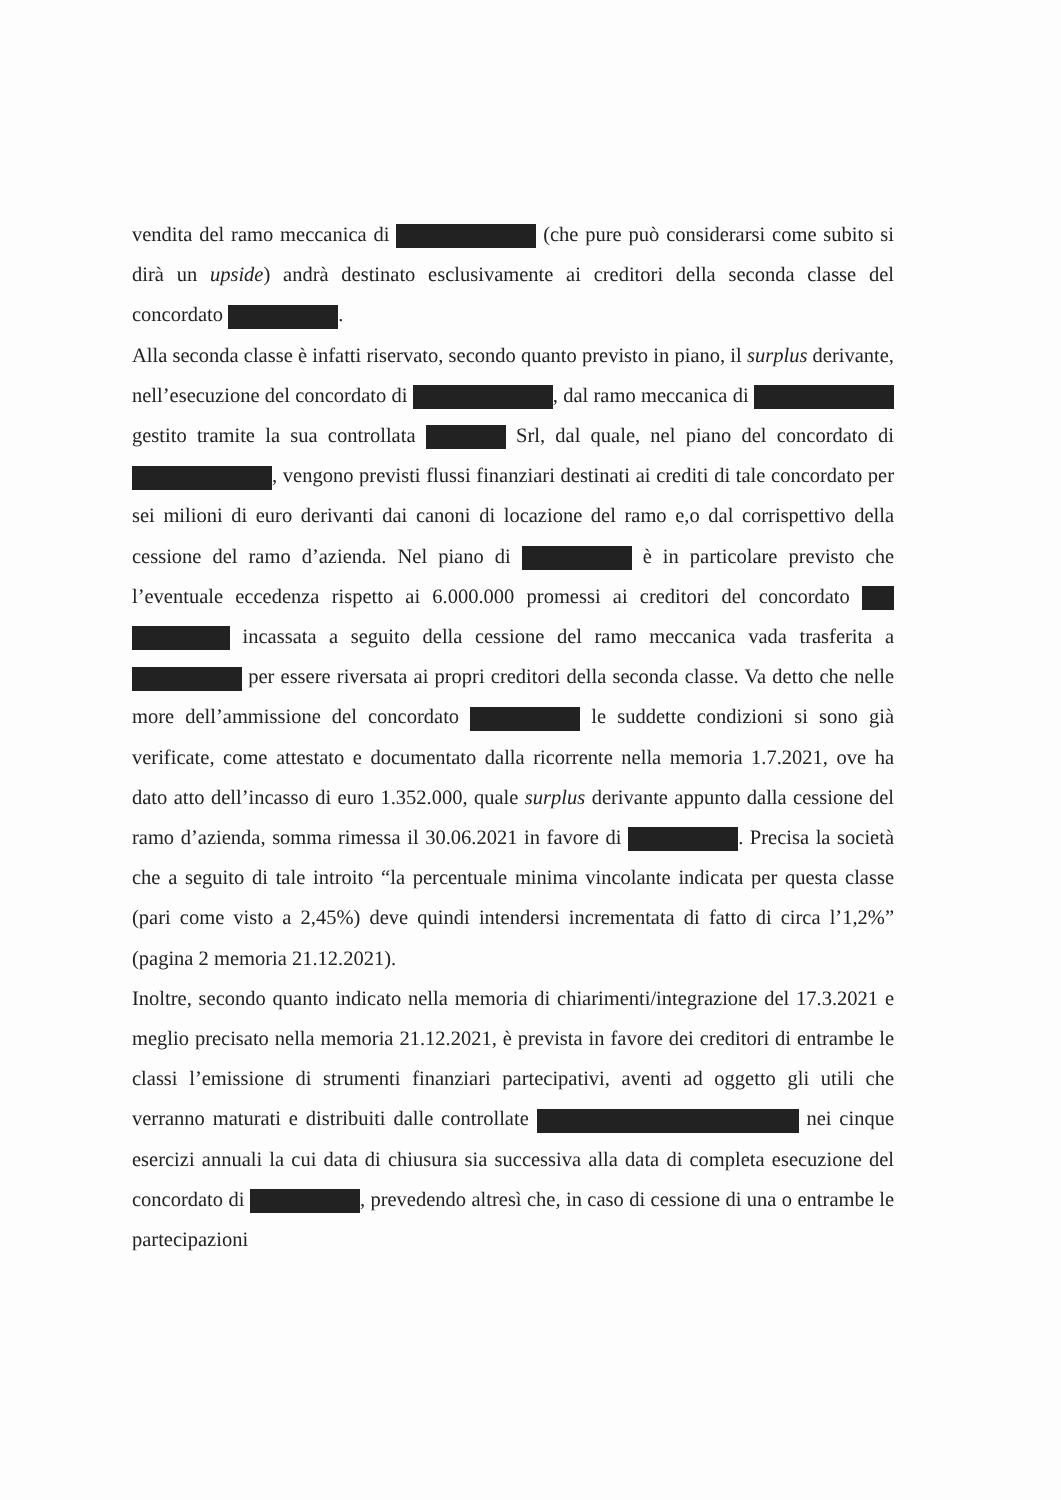vendita del ramo meccanica di (che pure può considerarsi come subito si dirà un upside) andrà destinato esclusivamente ai creditori della seconda classe del concordato .
Alla seconda classe è infatti riservato, secondo quanto previsto in piano, il surplus derivante, nell’esecuzione del concordato di , dal ramo meccanica di gestito tramite la sua controllata Srl, dal quale, nel piano del concordato di , vengono previsti flussi finanziari destinati ai crediti di tale concordato per sei milioni di euro derivanti dai canoni di locazione del ramo e,o dal corrispettivo della cessione del ramo d’azienda. Nel piano di è in particolare previsto che l’eventuale eccedenza rispetto ai 6.000.000 promessi ai creditori del concordato incassata a seguito della cessione del ramo meccanica vada trasferita a per essere riversata ai propri creditori della seconda classe. Va detto che nelle more dell’ammissione del concordato le suddette condizioni si sono già verificate, come attestato e documentato dalla ricorrente nella memoria 1.7.2021, ove ha dato atto dell’incasso di euro 1.352.000, quale surplus derivante appunto dalla cessione del ramo d’azienda, somma rimessa il 30.06.2021 in favore di . Precisa la società che a seguito di tale introito “la percentuale minima vincolante indicata per questa classe (pari come visto a 2,45%) deve quindi intendersi incrementata di fatto di circa l’1,2%” (pagina 2 memoria 21.12.2021).
Inoltre, secondo quanto indicato nella memoria di chiarimenti/integrazione del 17.3.2021 e meglio precisato nella memoria 21.12.2021, è prevista in favore dei creditori di entrambe le classi l’emissione di strumenti finanziari partecipativi, aventi ad oggetto gli utili che verranno maturati e distribuiti dalle controllate nei cinque esercizi annuali la cui data di chiusura sia successiva alla data di completa esecuzione del concordato di , prevedendo altresì che, in caso di cessione di una o entrambe le partecipazioni